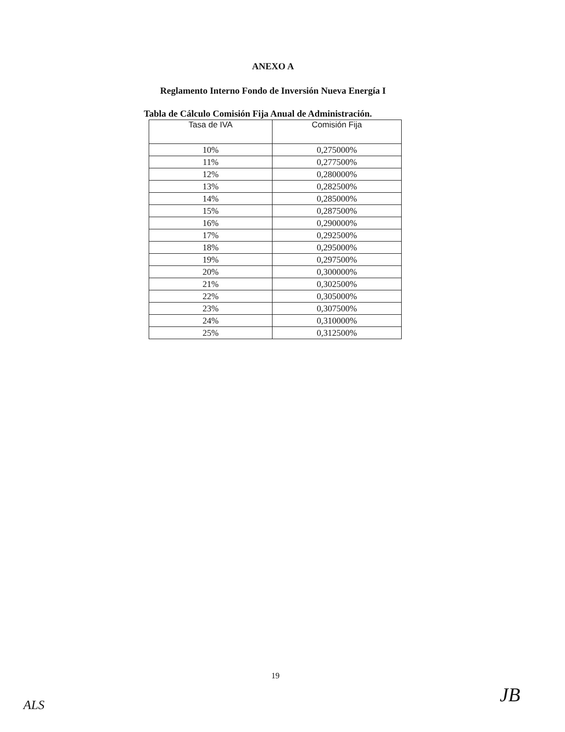ANEXO A
Reglamento Interno Fondo de Inversión Nueva Energía I
Tabla de Cálculo Comisión Fija Anual de Administración.
| Tasa de IVA | Comisión Fija |
| --- | --- |
| 10% | 0,275000% |
| 11% | 0,277500% |
| 12% | 0,280000% |
| 13% | 0,282500% |
| 14% | 0,285000% |
| 15% | 0,287500% |
| 16% | 0,290000% |
| 17% | 0,292500% |
| 18% | 0,295000% |
| 19% | 0,297500% |
| 20% | 0,300000% |
| 21% | 0,302500% |
| 22% | 0,305000% |
| 23% | 0,307500% |
| 24% | 0,310000% |
| 25% | 0,312500% |
19
ALS JB